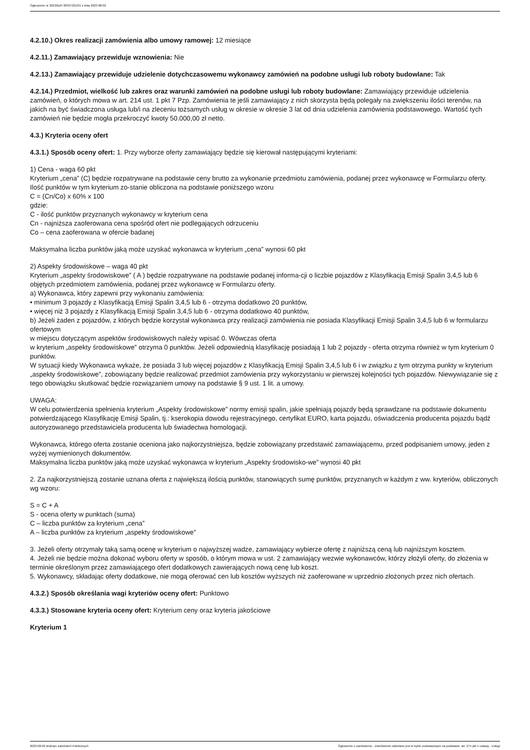Ogłoszenie nr 2023/BZP 00337221/01 z dnia 2023-08-02
4.2.10.) Okres realizacji zamówienia albo umowy ramowej: 12 miesiące
4.2.11.) Zamawiający przewiduje wznowienia: Nie
4.2.13.) Zamawiający przewiduje udzielenie dotychczasowemu wykonawcy zamówień na podobne usługi lub roboty budowlane: Tak
4.2.14.) Przedmiot, wielkość lub zakres oraz warunki zamówień na podobne usługi lub roboty budowlane: Zamawiający przewiduje udzielenia zamówień, o których mowa w art. 214 ust. 1 pkt 7 Pzp. Zamówienia te jeśli zamawiający z nich skorzysta będą polegały na zwiększeniu ilości terenów, na jakich na być świadczona usługa lub/i na zleceniu tożsamych usług w okresie w okresie 3 lat od dnia udzielenia zamówienia podstawowego. Wartość tych zamówień nie będzie mogła przekroczyć kwoty 50.000,00 zł netto.
4.3.) Kryteria oceny ofert
4.3.1.) Sposób oceny ofert: 1. Przy wyborze oferty zamawiający będzie się kierował następującymi kryteriami:
1) Cena - waga 60 pkt
Kryterium „cena” (C) będzie rozpatrywane na podstawie ceny brutto za wykonanie przedmiotu zamówienia, podanej przez wykonawcę w Formularzu oferty. Ilość punktów w tym kryterium zo-stanie obliczona na podstawie poniższego wzoru
C = (Cn/Co) x 60% x 100
gdzie:
C - ilość punktów przyznanych wykonawcy w kryterium cena
Cn - najniższa zaoferowana cena spośród ofert nie podlegających odrzuceniu
Co – cena zaoferowana w ofercie badanej
Maksymalna liczba punktów jaką może uzyskać wykonawca w kryterium „cena” wynosi 60 pkt
2) Aspekty środowiskowe – waga 40 pkt
Kryterium „aspekty środowiskowe” ( A ) będzie rozpatrywane na podstawie podanej informa-cji o liczbie pojazdów z Klasyfikacją Emisji Spalin 3,4,5 lub 6 objętych przedmiotem zamówienia, podanej przez wykonawcę w Formularzu oferty.
a) Wykonawca, który zapewni przy wykonaniu zamówienia:
• minimum 3 pojazdy z Klasyfikacją Emisji Spalin 3,4,5 lub 6 - otrzyma dodatkowo 20 punktów,
• więcej niż 3 pojazdy z Klasyfikacją Emisji Spalin 3,4,5 lub 6 - otrzyma dodatkowo 40 punktów,
b) Jeżeli żaden z pojazdów, z których będzie korzystał wykonawca przy realizacji zamówienia nie posiada Klasyfikacji Emisji Spalin 3,4,5 lub 6 w formularzu ofertowym
w miejscu dotyczącym aspektów środowiskowych należy wpisać 0. Wówczas oferta
w kryterium „aspekty środowiskowe” otrzyma 0 punktów. Jeżeli odpowiednią klasyfikację posiadają 1 lub 2 pojazdy - oferta otrzyma również w tym kryterium 0 punktów.
W sytuacji kiedy Wykonawca wykaże, że posiada 3 lub więcej pojazdów z Klasyfikacją Emisji Spalin 3,4,5 lub 6 i w związku z tym otrzyma punkty w kryterium „aspekty środowiskowe”, zobowiązany będzie realizować przedmiot zamówienia przy wykorzystaniu w pierwszej kolejności tych pojazdów. Niewywiązanie się z tego obowiązku skutkować będzie rozwiązaniem umowy na podstawie § 9 ust. 1 lit. a umowy.
UWAGA:
W celu potwierdzenia spełnienia kryterium „Aspekty środowiskowe” normy emisji spalin, jakie spełniają pojazdy będą sprawdzane na podstawie dokumentu potwierdzającego Klasyfikację Emisji Spalin, tj.: kserokopia dowodu rejestracyjnego, certyfikat EURO, karta pojazdu, oświadczenia producenta pojazdu bądź autoryzowanego przedstawiciela producenta lub świadectwa homologacji.
Wykonawca, którego oferta zostanie oceniona jako najkorzystniejsza, będzie zobowiązany przedstawić zamawiającemu, przed podpisaniem umowy, jeden z wyżej wymienionych dokumentów.
Maksymalna liczba punktów jaką może uzyskać wykonawca w kryterium „Aspekty środowisko-we” wynosi 40 pkt
2. Za najkorzystniejszą zostanie uznana oferta z największą ilością punktów, stanowiących sumę punktów, przyznanych w każdym z ww. kryteriów, obliczonych wg wzoru:
S = C + A
S - ocena oferty w punktach (suma)
C – liczba punktów za kryterium „cena”
A – liczba punktów za kryterium „aspekty środowiskowe”
3. Jeżeli oferty otrzymały taką samą ocenę w kryterium o najwyższej wadze, zamawiający wybierze ofertę z najniższą ceną lub najniższym kosztem.
4. Jeżeli nie będzie można dokonać wyboru oferty w sposób, o którym mowa w ust. 2 zamawiający wezwie wykonawców, którzy złożyli oferty, do złożenia w terminie określonym przez zamawiającego ofert dodatkowych zawierających nową cenę lub koszt.
5. Wykonawcy, składając oferty dodatkowe, nie mogą oferować cen lub kosztów wyższych niż zaoferowane w uprzednio złożonych przez nich ofertach.
4.3.2.) Sposób określania wagi kryteriów oceny ofert: Punktowo
4.3.3.) Stosowane kryteria oceny ofert: Kryterium ceny oraz kryteria jakościowe
Kryterium 1
2023-08-02 Biuletyn Zamówień Publicznych Ogłoszenie o zamówieniu - Zamówienie udzielane jest w trybie podstawowym na podstawie: art. 275 pkt 1 ustawy - Usługi